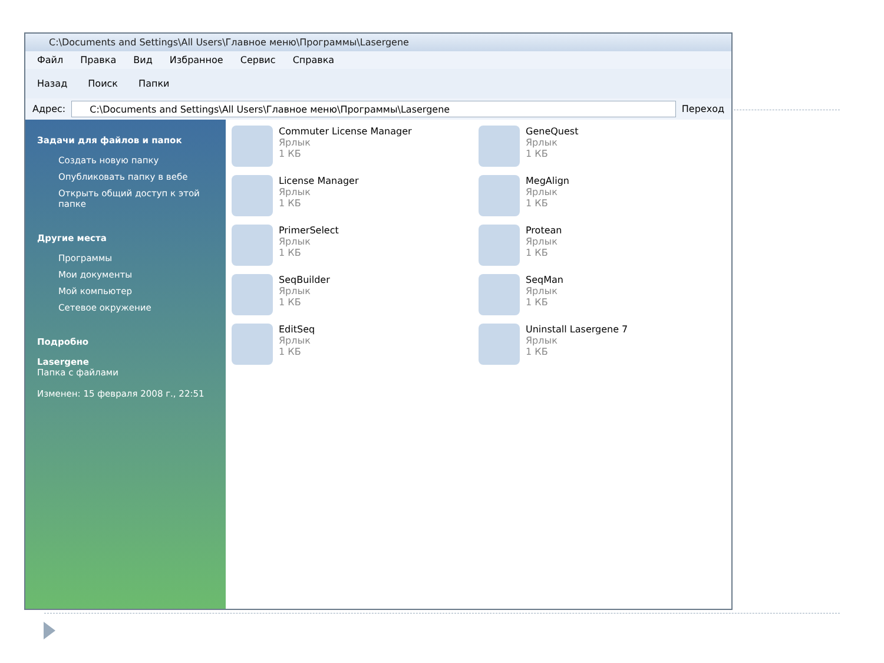C:\Documents and Settings\All Users\Главное меню\Программы\Lasergene
Файл Правка Вид Избранное Сервис Справка
Назад Поиск Папки
Адрес:
C:\Documents and Settings\All Users\Главное меню\Программы\Lasergene
Переход
Задачи для файлов и папок
Создать новую папку
Опубликовать папку в вебе
Открыть общий доступ к этой папке
Другие места
Программы
Мои документы
Мой компьютер
Сетевое окружение
Подробно
Lasergene
Папка с файлами
Изменен: 15 февраля 2008 г., 22:51
Commuter License Manager
Ярлык
1 КБ
GeneQuest
Ярлык
1 КБ
License Manager
Ярлык
1 КБ
MegAlign
Ярлык
1 КБ
PrimerSelect
Ярлык
1 КБ
Protean
Ярлык
1 КБ
SeqBuilder
Ярлык
1 КБ
SeqMan
Ярлык
1 КБ
EditSeq
Ярлык
1 КБ
Uninstall Lasergene 7
Ярлык
1 КБ